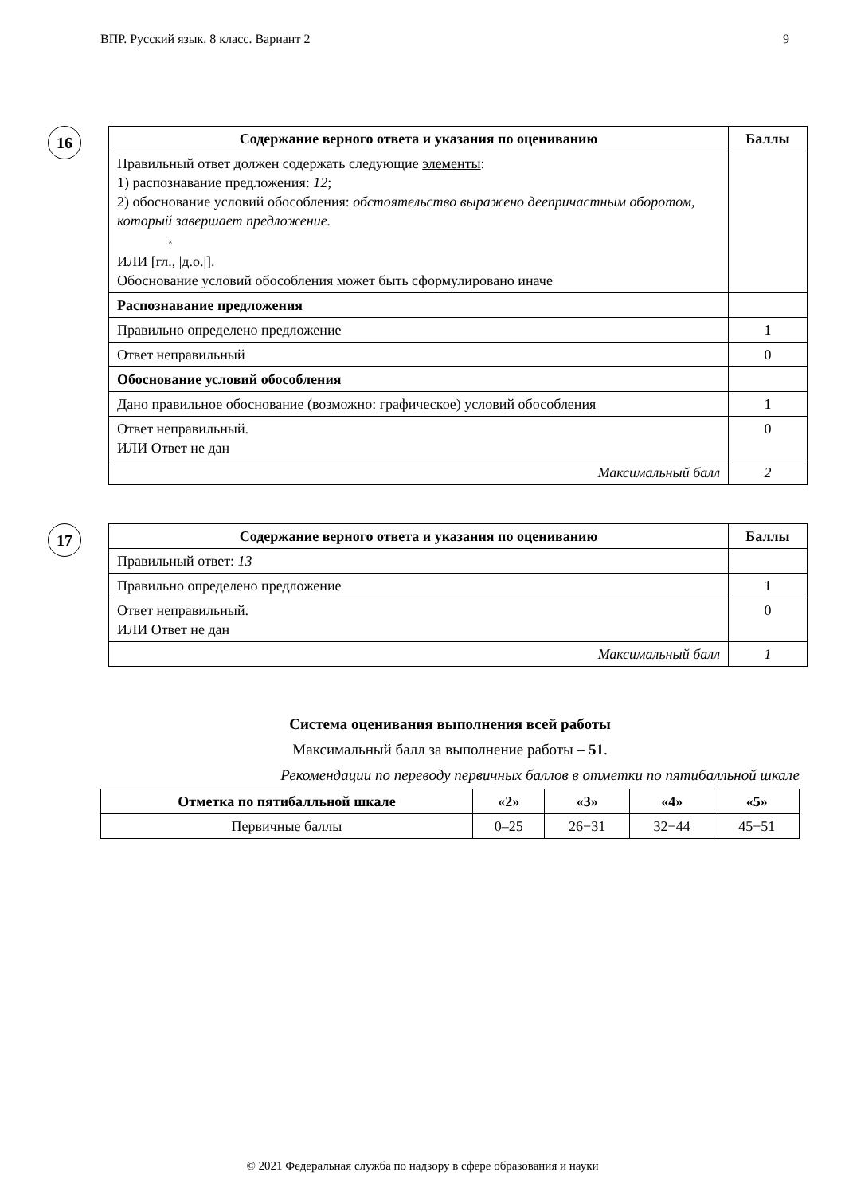ВПР. Русский язык. 8 класс. Вариант 2 9
16
| Содержание верного ответа и указания по оцениванию | Баллы |
| --- | --- |
| Правильный ответ должен содержать следующие элементы : 1) распознавание предложения: 12 ; 2) обоснование условий обособления: обстоятельство выражено деепричастным оборотом, который завершает предложение. × ИЛИ [гл., /д.о./]. Обоснование условий обособления может быть сформулировано иначе | |
| Распознавание предложения | |
| Правильно определено предложение | 1 |
| Ответ неправильный | 0 |
| Обоснование условий обособления | |
| Дано правильное обоснование (возможно: графическое) условий обособления | 1 |
| Ответ неправильный. ИЛИ Ответ не дан | 0 |
| Максимальный балл | 2 |
17
| Содержание верного ответа и указания по оцениванию | Баллы |
| --- | --- |
| Правильный ответ: 13 | |
| Правильно определено предложение | 1 |
| Ответ неправильный. ИЛИ Ответ не дан | 0 |
| Максимальный балл | 1 |
Система оценивания выполнения всей работы
Максимальный балл за выполнение работы – 51.
Рекомендации по переводу первичных баллов в отметки по пятибалльной шкале
| Отметка по пятибалльной шкале | «2» | «3» | «4» | «5» |
| --- | --- | --- | --- | --- |
| Первичные баллы | 0–25 | 26−31 | 32−44 | 45−51 |
© 2021 Федеральная служба по надзору в сфере образования и науки